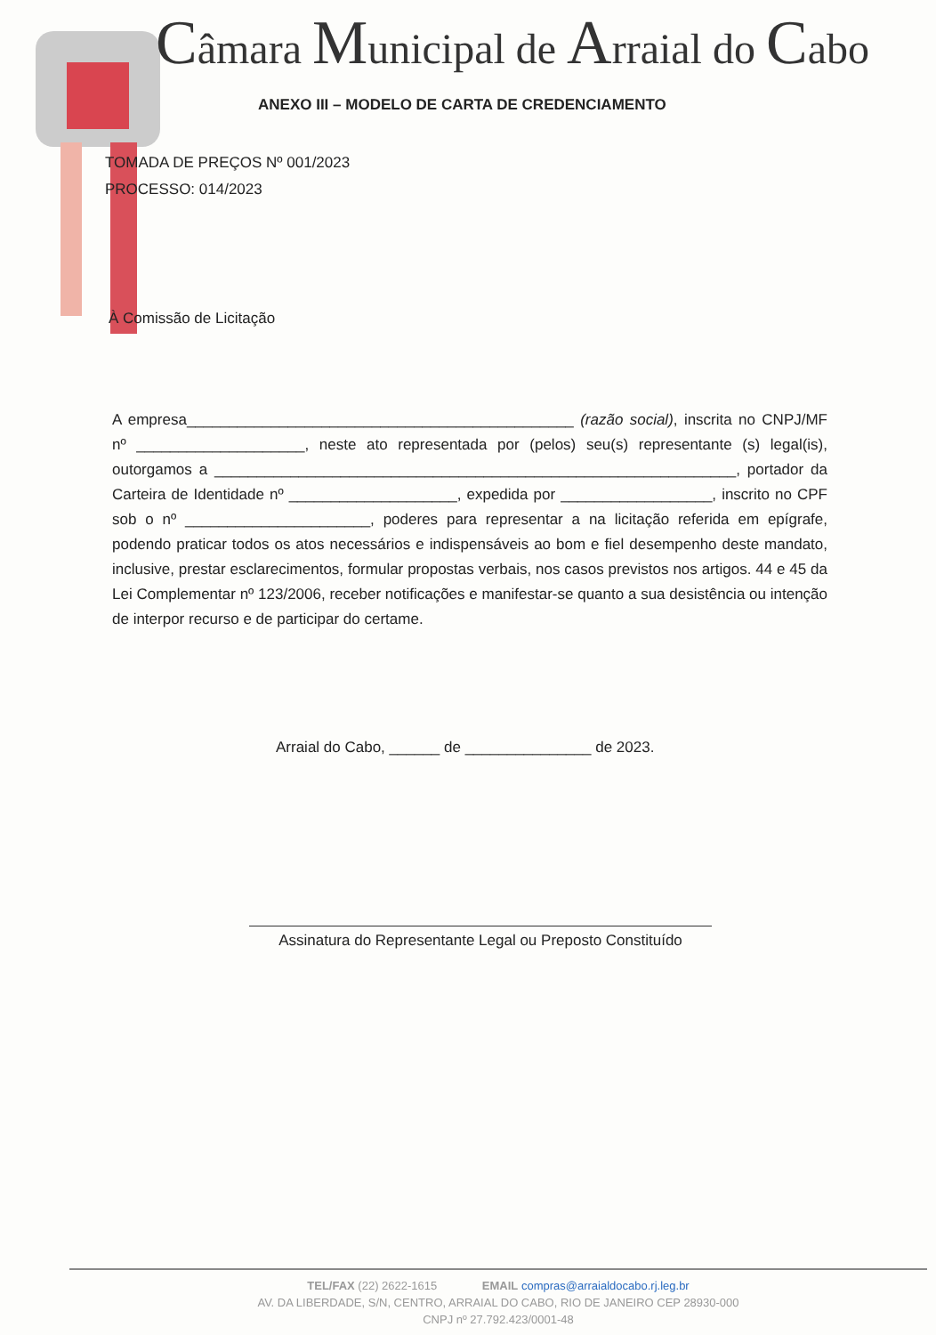Câmara Municipal de Arraial do Cabo
ANEXO III – MODELO DE CARTA DE CREDENCIAMENTO
TOMADA DE PREÇOS Nº 001/2023
PROCESSO: 014/2023
À Comissão de Licitação
A empresa______________________________________________ (razão social), inscrita no CNPJ/MF nº ____________________, neste ato representada por (pelos) seu(s) representante (s) legal(is), outorgamos a ______________________________________________________________, portador da Carteira de Identidade nº ____________________, expedida por __________________, inscrito no CPF sob o nº ______________________, poderes para representar a na licitação referida em epígrafe, podendo praticar todos os atos necessários e indispensáveis ao bom e fiel desempenho deste mandato, inclusive, prestar esclarecimentos, formular propostas verbais, nos casos previstos nos artigos. 44 e 45 da Lei Complementar nº 123/2006, receber notificações e manifestar-se quanto a sua desistência ou intenção de interpor recurso e de participar do certame.
Arraial do Cabo, ______ de _______________ de 2023.
Assinatura do Representante Legal ou Preposto Constituído
TEL/FAX (22) 2622-1615 EMAIL compras@arraialdocabo.rj.leg.br
AV. DA LIBERDADE, S/N, CENTRO, ARRAIAL DO CABO, RIO DE JANEIRO CEP 28930-000
CNPJ nº 27.792.423/0001-48